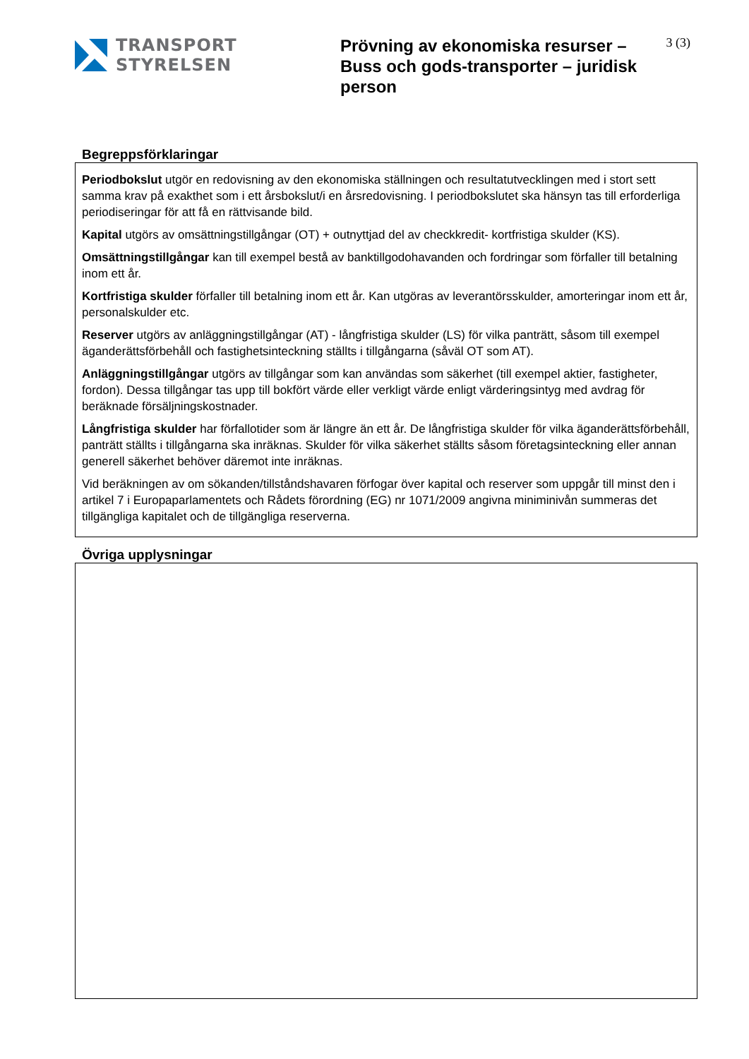TRANSPORT
STYRELSEN
Prövning av ekonomiska resurser – Buss och gods-transporter – juridisk person
3 (3)
Begreppsförklaringar
Periodbokslut utgör en redovisning av den ekonomiska ställningen och resultatutvecklingen med i stort sett samma krav på exakthet som i ett årsbokslut/i en årsredovisning. I periodbokslutet ska hänsyn tas till erforderliga periodiseringar för att få en rättvisande bild.
Kapital utgörs av omsättningstillgångar (OT) + outnyttjad del av checkkredit- kortfristiga skulder (KS).
Omsättningstillgångar kan till exempel bestå av banktillgodohavanden och fordringar som förfaller till betalning inom ett år.
Kortfristiga skulder förfaller till betalning inom ett år. Kan utgöras av leverantörsskulder, amorteringar inom ett år, personalskulder etc.
Reserver utgörs av anläggningstillgångar (AT) - långfristiga skulder (LS) för vilka panträtt, såsom till exempel äganderättsförbehåll och fastighetsinteckning ställts i tillgångarna (såväl OT som AT).
Anläggningstillgångar utgörs av tillgångar som kan användas som säkerhet (till exempel aktier, fastigheter, fordon). Dessa tillgångar tas upp till bokfört värde eller verkligt värde enligt värderingsintyg med avdrag för beräknade försäljningskostnader.
Långfristiga skulder har förfallotider som är längre än ett år. De långfristiga skulder för vilka äganderättsförbehåll, panträtt ställts i tillgångarna ska inräknas. Skulder för vilka säkerhet ställts såsom företagsinteckning eller annan generell säkerhet behöver däremot inte inräknas.
Vid beräkningen av om sökanden/tillståndshavaren förfogar över kapital och reserver som uppgår till minst den i artikel 7 i Europaparlamentets och Rådets förordning (EG) nr 1071/2009 angivna miniminivån summeras det tillgängliga kapitalet och de tillgängliga reserverna.
Övriga upplysningar